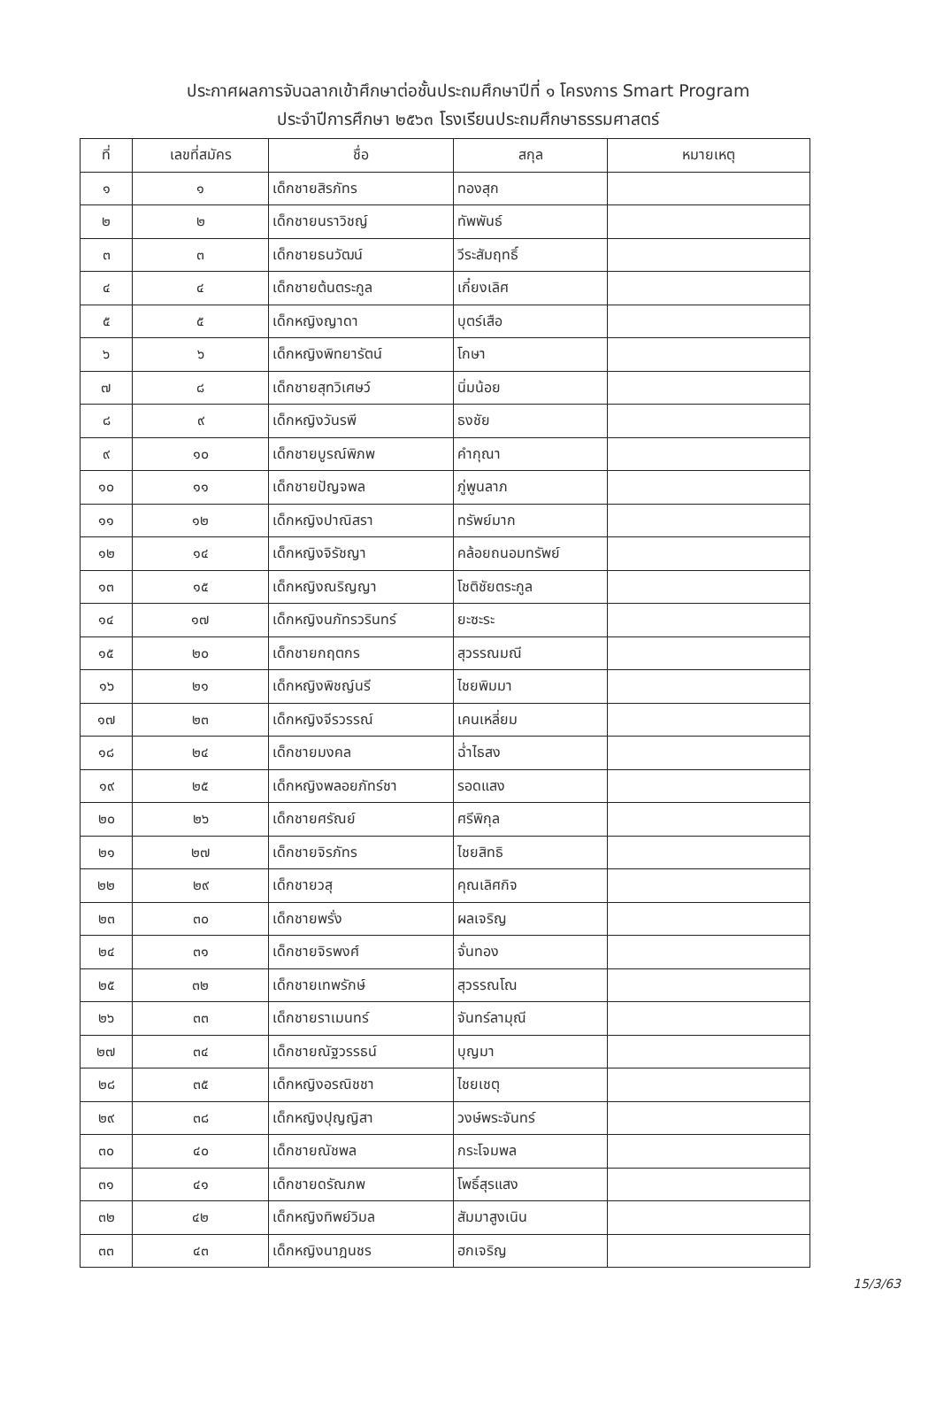ประกาศผลการจับฉลากเข้าศึกษาต่อชั้นประถมศึกษาปีที่ ๑ โครงการ Smart Program
ประจำปีการศึกษา ๒๕๖๓ โรงเรียนประถมศึกษาธรรมศาสตร์
| ที่ | เลขที่สมัคร | ชื่อ | สกุล | หมายเหตุ |
| --- | --- | --- | --- | --- |
| ๑ | ๑ | เด็กชายสิรภัทร | ทองสุก | |
| ๒ | ๒ | เด็กชายนราวิชญ์ | ทัพพันธ์ | |
| ๓ | ๓ | เด็กชายธนวัฒน์ | วีระสัมฤทธิ์ | |
| ๔ | ๔ | เด็กชายต้นตระกูล | เกี๋ยงเลิศ | |
| ๕ | ๕ | เด็กหญิงญาดา | บุตร์เสือ | |
| ๖ | ๖ | เด็กหญิงพิทยารัตน์ | โกษา | |
| ๗ | ๘ | เด็กชายสุทวิเศษว์ | นิ่มน้อย | |
| ๘ | ๙ | เด็กหญิงวันรพี | ธงชัย | |
| ๙ | ๑๐ | เด็กชายบูรณ์พิภพ | คำกุณา | |
| ๑๐ | ๑๑ | เด็กชายปัญจพล | ภู่พูนลาภ | |
| ๑๑ | ๑๒ | เด็กหญิงปาณิสรา | ทรัพย์มาก | |
| ๑๒ | ๑๔ | เด็กหญิงจิรัชญา | คล้อยถนอมทรัพย์ | |
| ๑๓ | ๑๕ | เด็กหญิงณริญญา | โชติชัยตระกูล | |
| ๑๔ | ๑๗ | เด็กหญิงนภัทรวรินทร์ | ยะซะระ | |
| ๑๕ | ๒๐ | เด็กชายกฤตกร | สุวรรณมณี | |
| ๑๖ | ๒๑ | เด็กหญิงพิชญ์นรี | ไชยพิมมา | |
| ๑๗ | ๒๓ | เด็กหญิงจีรวรรณ์ | เคนเหลี่ยม | |
| ๑๘ | ๒๔ | เด็กชายมงคล | ฉ่ำไธสง | |
| ๑๙ | ๒๕ | เด็กหญิงพลอยภัทร์ชา | รอดแสง | |
| ๒๐ | ๒๖ | เด็กชายศรัณย์ | ศรีพิกุล | |
| ๒๑ | ๒๗ | เด็กชายจิรภัทร | ไชยสิทธิ | |
| ๒๒ | ๒๙ | เด็กชายวสุ | คุณเลิศกิจ | |
| ๒๓ | ๓๐ | เด็กชายพรั่ง | ผลเจริญ | |
| ๒๔ | ๓๑ | เด็กชายจิรพงศ์ | จั่นทอง | |
| ๒๕ | ๓๒ | เด็กชายเทพรักษ์ | สุวรรณโณ | |
| ๒๖ | ๓๓ | เด็กชายราเมนทร์ | จันทร์ลามุณี | |
| ๒๗ | ๓๔ | เด็กชายณัฐวรรธน์ | บุญมา | |
| ๒๘ | ๓๕ | เด็กหญิงอรณิชชา | ไชยเชตุ | |
| ๒๙ | ๓๘ | เด็กหญิงปุญญิสา | วงษ์พระจันทร์ | |
| ๓๐ | ๔๐ | เด็กชายณัชพล | กระโจมพล | |
| ๓๑ | ๔๑ | เด็กชายดรัณภพ | โพธิ์สุรแสง | |
| ๓๒ | ๔๒ | เด็กหญิงทิพย์วิมล | สัมมาสูงเนิน | |
| ๓๓ | ๔๓ | เด็กหญิงนาฎนชร | ฮกเจริญ | |
15/3/63